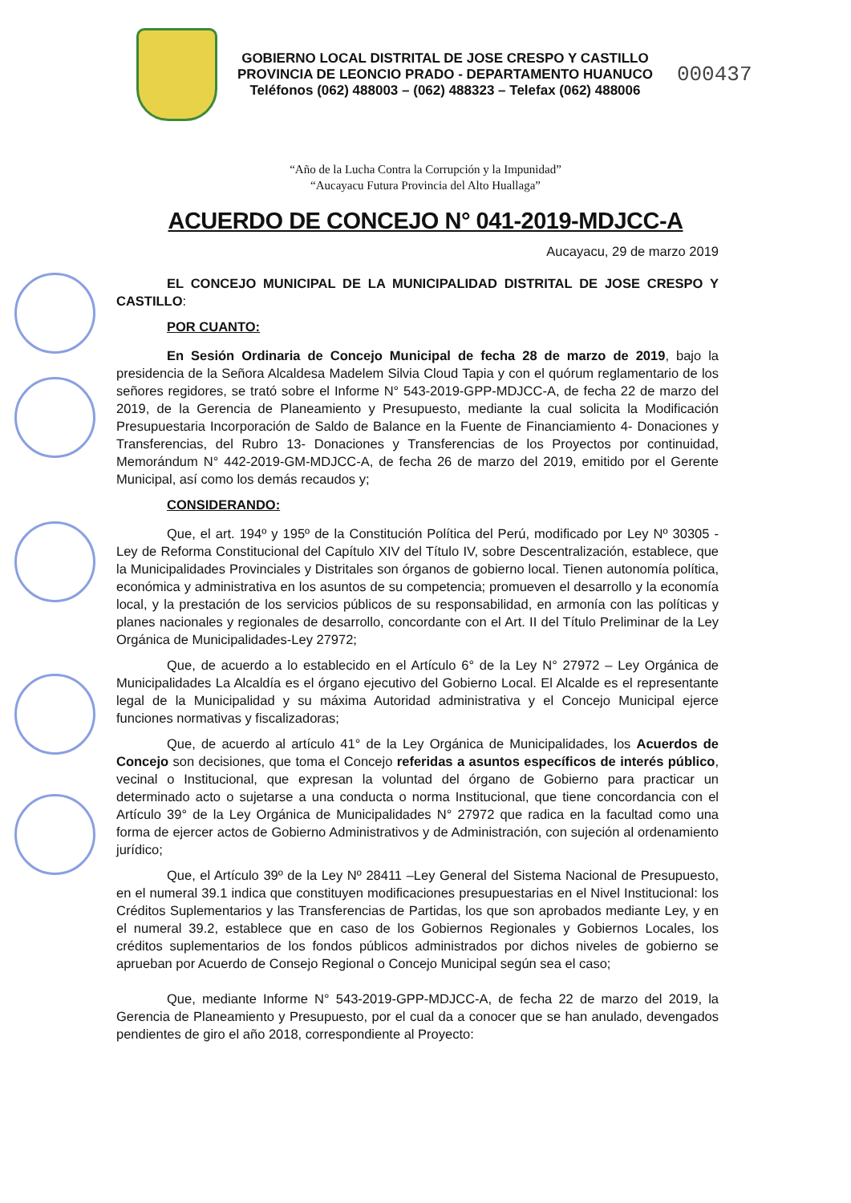GOBIERNO LOCAL DISTRITAL DE JOSE CRESPO Y CASTILLO
PROVINCIA DE LEONCIO PRADO - DEPARTAMENTO HUANUCO
Teléfonos (062) 488003 – (062) 488323 – Telefax (062) 488006
000437
“Año de la Lucha Contra la Corrupción y la Impunidad”
“Aucayacu Futura Provincia del Alto Huallaga”
ACUERDO DE CONCEJO N° 041-2019-MDJCC-A
Aucayacu, 29 de marzo 2019
EL CONCEJO MUNICIPAL DE LA MUNICIPALIDAD DISTRITAL DE JOSE CRESPO Y CASTILLO:
POR CUANTO:
En Sesión Ordinaria de Concejo Municipal de fecha 28 de marzo de 2019, bajo la presidencia de la Señora Alcaldesa Madelem Silvia Cloud Tapia y con el quórum reglamentario de los señores regidores, se trató sobre el Informe N° 543-2019-GPP-MDJCC-A, de fecha 22 de marzo del 2019, de la Gerencia de Planeamiento y Presupuesto, mediante la cual solicita la Modificación Presupuestaria Incorporación de Saldo de Balance en la Fuente de Financiamiento 4- Donaciones y Transferencias, del Rubro 13- Donaciones y Transferencias de los Proyectos por continuidad, Memorándum N° 442-2019-GM-MDJCC-A, de fecha 26 de marzo del 2019, emitido por el Gerente Municipal, así como los demás recaudos y;
CONSIDERANDO:
Que, el art. 194º y 195º de la Constitución Política del Perú, modificado por Ley Nº 30305 -Ley de Reforma Constitucional del Capítulo XIV del Título IV, sobre Descentralización, establece, que la Municipalidades Provinciales y Distritales son órganos de gobierno local. Tienen autonomía política, económica y administrativa en los asuntos de su competencia; promueven el desarrollo y la economía local, y la prestación de los servicios públicos de su responsabilidad, en armonía con las políticas y planes nacionales y regionales de desarrollo, concordante con el Art. II del Título Preliminar de la Ley Orgánica de Municipalidades-Ley 27972;
Que, de acuerdo a lo establecido en el Artículo 6° de la Ley N° 27972 – Ley Orgánica de Municipalidades La Alcaldía es el órgano ejecutivo del Gobierno Local. El Alcalde es el representante legal de la Municipalidad y su máxima Autoridad administrativa y el Concejo Municipal ejerce funciones normativas y fiscalizadoras;
Que, de acuerdo al artículo 41° de la Ley Orgánica de Municipalidades, los Acuerdos de Concejo son decisiones, que toma el Concejo referidas a asuntos específicos de interés público, vecinal o Institucional, que expresan la voluntad del órgano de Gobierno para practicar un determinado acto o sujetarse a una conducta o norma Institucional, que tiene concordancia con el Artículo 39° de la Ley Orgánica de Municipalidades N° 27972 que radica en la facultad como una forma de ejercer actos de Gobierno Administrativos y de Administración, con sujeción al ordenamiento jurídico;
Que, el Artículo 39º de la Ley Nº 28411 –Ley General del Sistema Nacional de Presupuesto, en el numeral 39.1 indica que constituyen modificaciones presupuestarias en el Nivel Institucional: los Créditos Suplementarios y las Transferencias de Partidas, los que son aprobados mediante Ley, y en el numeral 39.2, establece que en caso de los Gobiernos Regionales y Gobiernos Locales, los créditos suplementarios de los fondos públicos administrados por dichos niveles de gobierno se aprueban por Acuerdo de Consejo Regional o Concejo Municipal según sea el caso;
Que, mediante Informe N° 543-2019-GPP-MDJCC-A, de fecha 22 de marzo del 2019, la Gerencia de Planeamiento y Presupuesto, por el cual da a conocer que se han anulado, devengados pendientes de giro el año 2018, correspondiente al Proyecto: